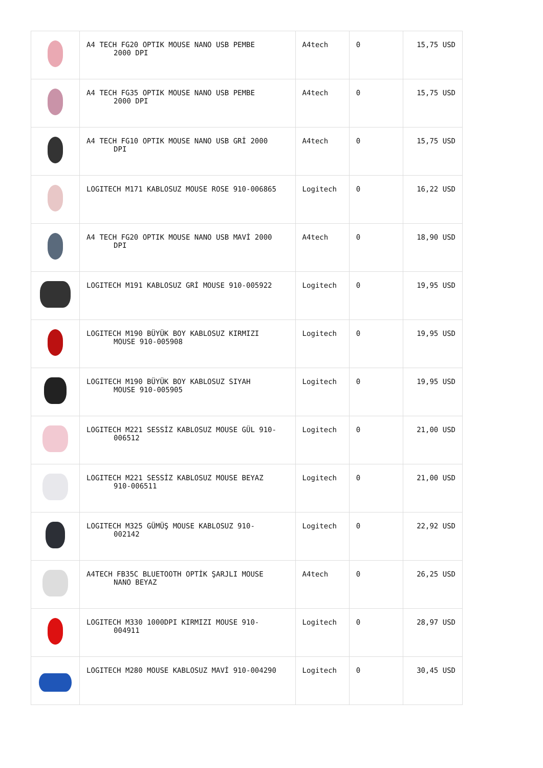| | A4 TECH FG20 OPTIK MOUSE NANO USB PEMBE 2000 DPI | A4tech | 0 | 15,75 USD |
| | A4 TECH FG35 OPTIK MOUSE NANO USB PEMBE 2000 DPI | A4tech | 0 | 15,75 USD |
| | A4 TECH FG10 OPTIK MOUSE NANO USB GRİ 2000 DPI | A4tech | 0 | 15,75 USD |
| | LOGITECH M171 KABLOSUZ MOUSE ROSE 910-006865 | Logitech | 0 | 16,22 USD |
| | A4 TECH FG20 OPTIK MOUSE NANO USB MAVİ 2000 DPI | A4tech | 0 | 18,90 USD |
| | LOGITECH M191 KABLOSUZ GRİ MOUSE 910-005922 | Logitech | 0 | 19,95 USD |
| | LOGITECH M190 BÜYÜK BOY KABLOSUZ KIRMIZI MOUSE 910-005908 | Logitech | 0 | 19,95 USD |
| | LOGITECH M190 BÜYÜK BOY KABLOSUZ SIYAH MOUSE 910-005905 | Logitech | 0 | 19,95 USD |
| | LOGITECH M221 SESSİZ KABLOSUZ MOUSE GÜL 910- 006512 | Logitech | 0 | 21,00 USD |
| | LOGITECH M221 SESSİZ KABLOSUZ MOUSE BEYAZ 910-006511 | Logitech | 0 | 21,00 USD |
| | LOGITECH M325 GÜMÜŞ MOUSE KABLOSUZ 910- 002142 | Logitech | 0 | 22,92 USD |
| | A4TECH FB35C BLUETOOTH OPTİK ŞARJLI MOUSE NANO BEYAZ | A4tech | 0 | 26,25 USD |
| | LOGITECH M330 1000DPI KIRMIZI MOUSE 910- 004911 | Logitech | 0 | 28,97 USD |
| | LOGITECH M280 MOUSE KABLOSUZ MAVİ 910-004290 | Logitech | 0 | 30,45 USD |